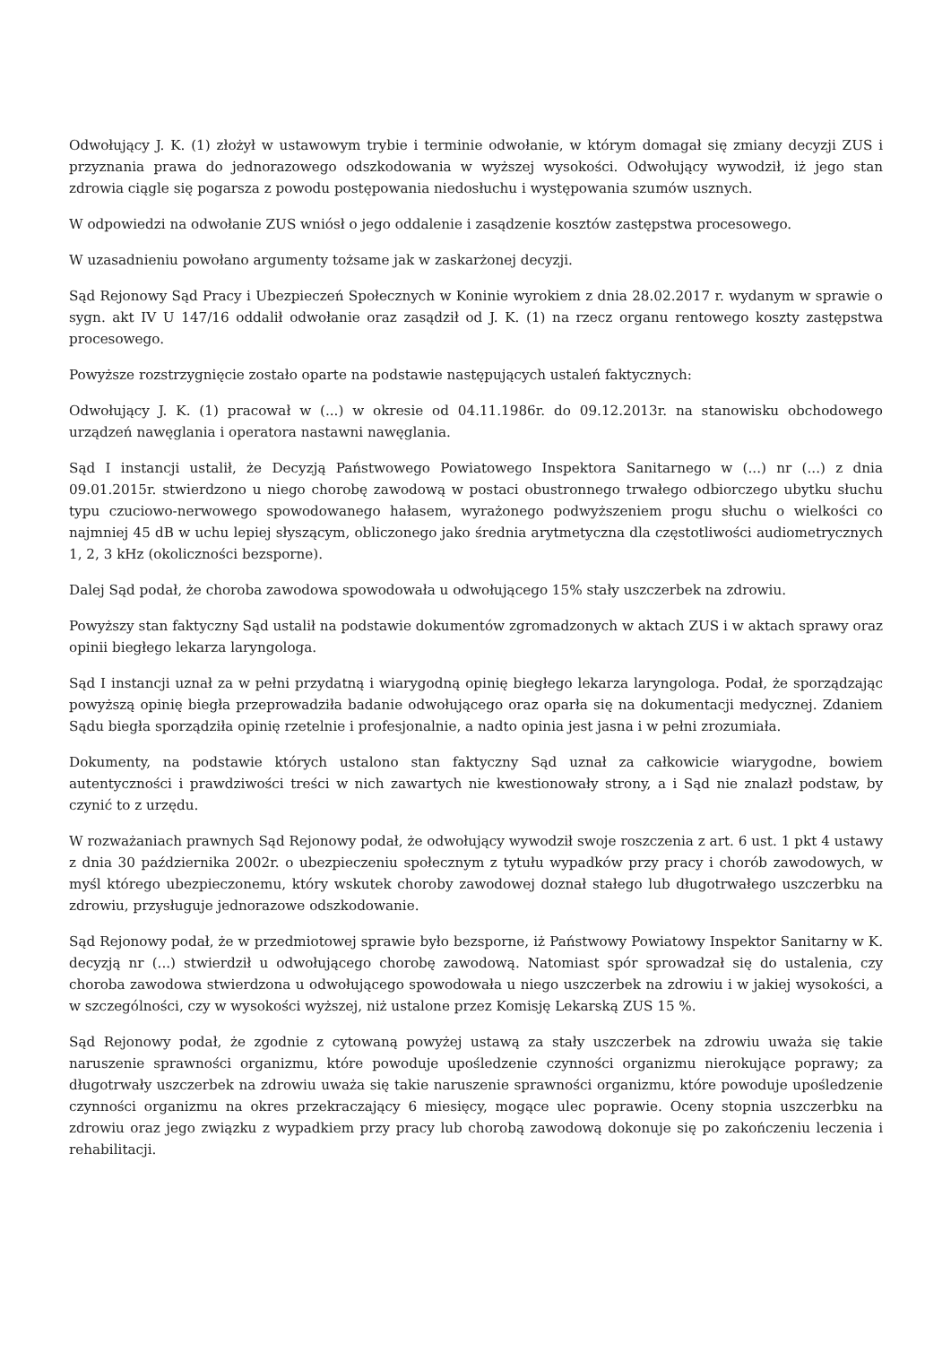Odwołujący J. K. (1) złożył w ustawowym trybie i terminie odwołanie, w którym domagał się zmiany decyzji ZUS i przyznania prawa do jednorazowego odszkodowania w wyższej wysokości. Odwołujący wywodził, iż jego stan zdrowia ciągle się pogarsza z powodu postępowania niedosłuchu i występowania szumów usznych.
W odpowiedzi na odwołanie ZUS wniósł o jego oddalenie i zasądzenie kosztów zastępstwa procesowego.
W uzasadnieniu powołano argumenty tożsame jak w zaskarżonej decyzji.
Sąd Rejonowy Sąd Pracy i Ubezpieczeń Społecznych w Koninie wyrokiem z dnia 28.02.2017 r. wydanym w sprawie o sygn. akt IV U 147/16 oddalił odwołanie oraz zasądził od J. K. (1) na rzecz organu rentowego koszty zastępstwa procesowego.
Powyższe rozstrzygnięcie zostało oparte na podstawie następujących ustaleń faktycznych:
Odwołujący J. K. (1) pracował w (...) w okresie od 04.11.1986r. do 09.12.2013r. na stanowisku obchodowego urządzeń nawęglania i operatora nastawni nawęglania.
Sąd I instancji ustalił, że Decyzją Państwowego Powiatowego Inspektora Sanitarnego w (...) nr (...) z dnia 09.01.2015r. stwierdzono u niego chorobę zawodową w postaci obustronnego trwałego odbiorczego ubytku słuchu typu czuciowo-nerwowego spowodowanego hałasem, wyrażonego podwyższeniem progu słuchu o wielkości co najmniej 45 dB w uchu lepiej słyszącym, obliczonego jako średnia arytmetyczna dla częstotliwości audiometrycznych 1, 2, 3 kHz (okoliczności bezsporne).
Dalej Sąd podał, że choroba zawodowa spowodowała u odwołującego 15% stały uszczerbek na zdrowiu.
Powyższy stan faktyczny Sąd ustalił na podstawie dokumentów zgromadzonych w aktach ZUS i w aktach sprawy oraz opinii biegłego lekarza laryngologa.
Sąd I instancji uznał za w pełni przydatną i wiarygodną opinię biegłego lekarza laryngologa. Podał, że sporządzając powyższą opinię biegła przeprowadziła badanie odwołującego oraz oparła się na dokumentacji medycznej. Zdaniem Sądu biegła sporządziła opinię rzetelnie i profesjonalnie, a nadto opinia jest jasna i w pełni zrozumiała.
Dokumenty, na podstawie których ustalono stan faktyczny Sąd uznał za całkowicie wiarygodne, bowiem autentyczności i prawdziwości treści w nich zawartych nie kwestionowały strony, a i Sąd nie znalazł podstaw, by czynić to z urzędu.
W rozważaniach prawnych Sąd Rejonowy podał, że odwołujący wywodził swoje roszczenia z art. 6 ust. 1 pkt 4 ustawy z dnia 30 października 2002r. o ubezpieczeniu społecznym z tytułu wypadków przy pracy i chorób zawodowych, w myśl którego ubezpieczonemu, który wskutek choroby zawodowej doznał stałego lub długotrwałego uszczerbku na zdrowiu, przysługuje jednorazowe odszkodowanie.
Sąd Rejonowy podał, że w przedmiotowej sprawie było bezsporne, iż Państwowy Powiatowy Inspektor Sanitarny w K. decyzją nr (...) stwierdził u odwołującego chorobę zawodową. Natomiast spór sprowadzał się do ustalenia, czy choroba zawodowa stwierdzona u odwołującego spowodowała u niego uszczerbek na zdrowiu i w jakiej wysokości, a w szczególności, czy w wysokości wyższej, niż ustalone przez Komisję Lekarską ZUS 15 %.
Sąd Rejonowy podał, że zgodnie z cytowaną powyżej ustawą za stały uszczerbek na zdrowiu uważa się takie naruszenie sprawności organizmu, które powoduje upośledzenie czynności organizmu nierokujące poprawy; za długotrwały uszczerbek na zdrowiu uważa się takie naruszenie sprawności organizmu, które powoduje upośledzenie czynności organizmu na okres przekraczający 6 miesięcy, mogące ulec poprawie. Oceny stopnia uszczerbku na zdrowiu oraz jego związku z wypadkiem przy pracy lub chorobą zawodową dokonuje się po zakończeniu leczenia i rehabilitacji.